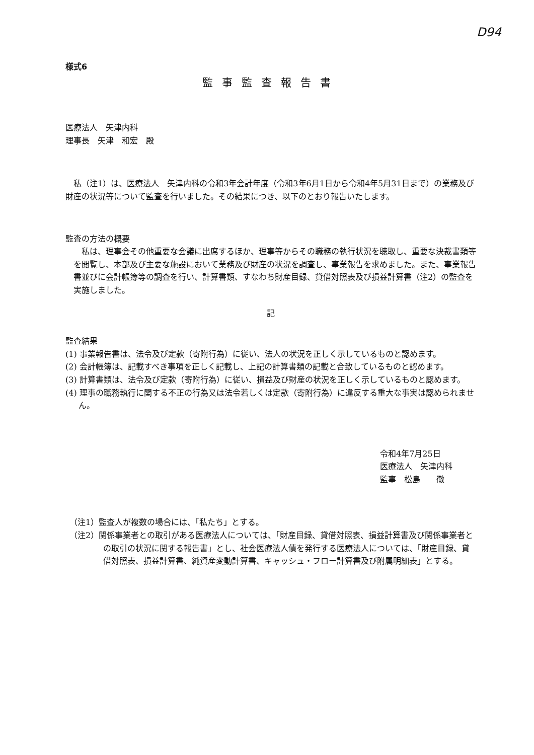D94
様式6
監事監査報告書
医療法人　矢津内科
理事長　矢津　和宏　殿
私（注1）は、医療法人　矢津内科の令和3年会計年度（令和3年6月1日から令和4年5月31日まで）の業務及び財産の状況等について監査を行いました。その結果につき、以下のとおり報告いたします。
監査の方法の概要
私は、理事会その他重要な会議に出席するほか、理事等からその職務の執行状況を聴取し、重要な決裁書類等を閲覧し、本部及び主要な施設において業務及び財産の状況を調査し、事業報告を求めました。また、事業報告書並びに会計帳簿等の調査を行い、計算書類、すなわち財産目録、貸借対照表及び損益計算書（注2）の監査を実施しました。
記
監査結果
(1) 事業報告書は、法令及び定款（寄附行為）に従い、法人の状況を正しく示しているものと認めます。
(2) 会計帳簿は、記載すべき事項を正しく記載し、上記の計算書類の記載と合致しているものと認めます。
(3) 計算書類は、法令及び定款（寄附行為）に従い、損益及び財産の状況を正しく示しているものと認めます。
(4) 理事の職務執行に関する不正の行為又は法令若しくは定款（寄附行為）に違反する重大な事実は認められません。
令和4年7月25日
医療法人　矢津内科
監事　松島　　徹
（注1）監査人が複数の場合には、「私たち」とする。
（注2）関係事業者との取引がある医療法人については、「財産目録、貸借対照表、損益計算書及び関係事業者との取引の状況に関する報告書」とし、社会医療法人債を発行する医療法人については、「財産目録、貸借対照表、損益計算書、純資産変動計算書、キャッシュ・フロー計算書及び附属明細表」とする。